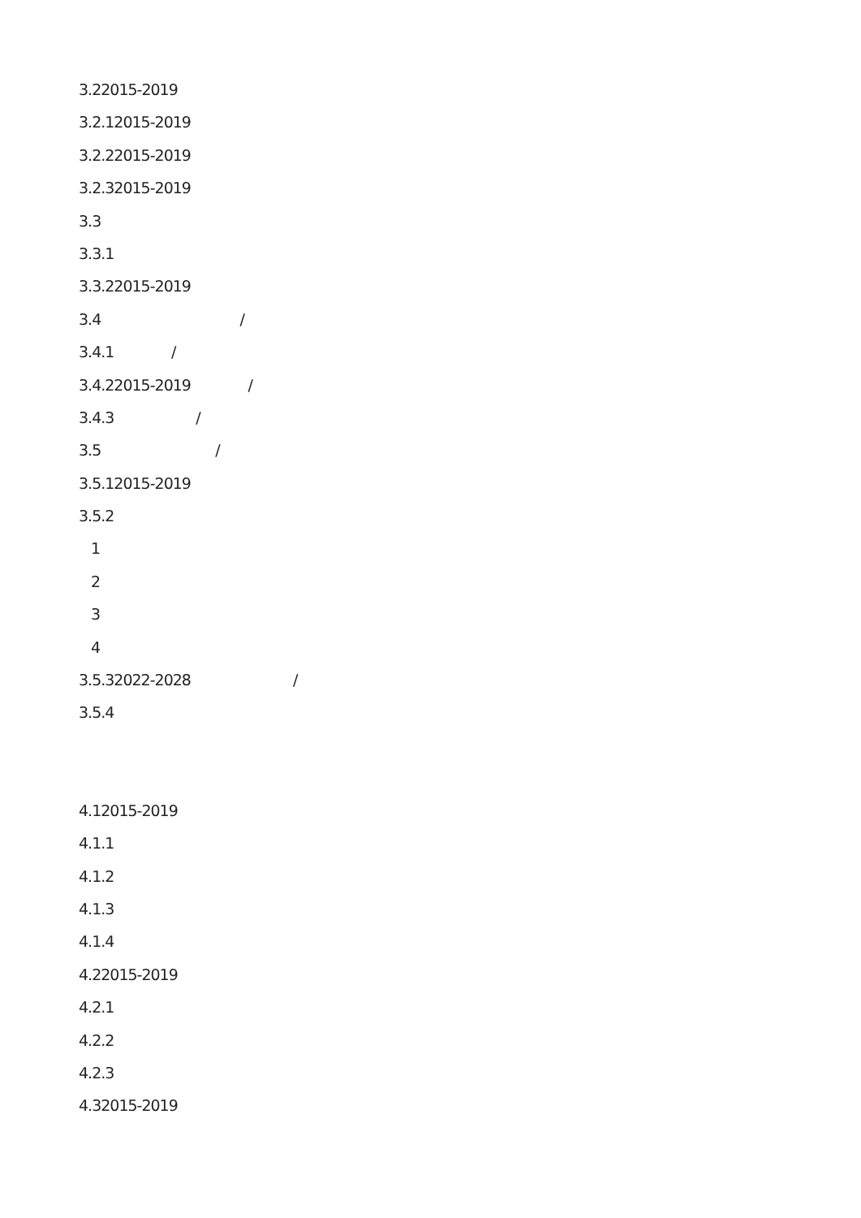3.22015-2019
3.2.12015-2019
3.2.22015-2019
3.2.32015-2019
3.3
3.3.1
3.3.22015-2019
3.4 /
3.4.1 /
3.4.22015-2019 /
3.4.3 /
3.5 /
3.5.12015-2019
3.5.2
1
2
3
4
3.5.32022-2028 /
3.5.4
4.12015-2019
4.1.1
4.1.2
4.1.3
4.1.4
4.22015-2019
4.2.1
4.2.2
4.2.3
4.32015-2019